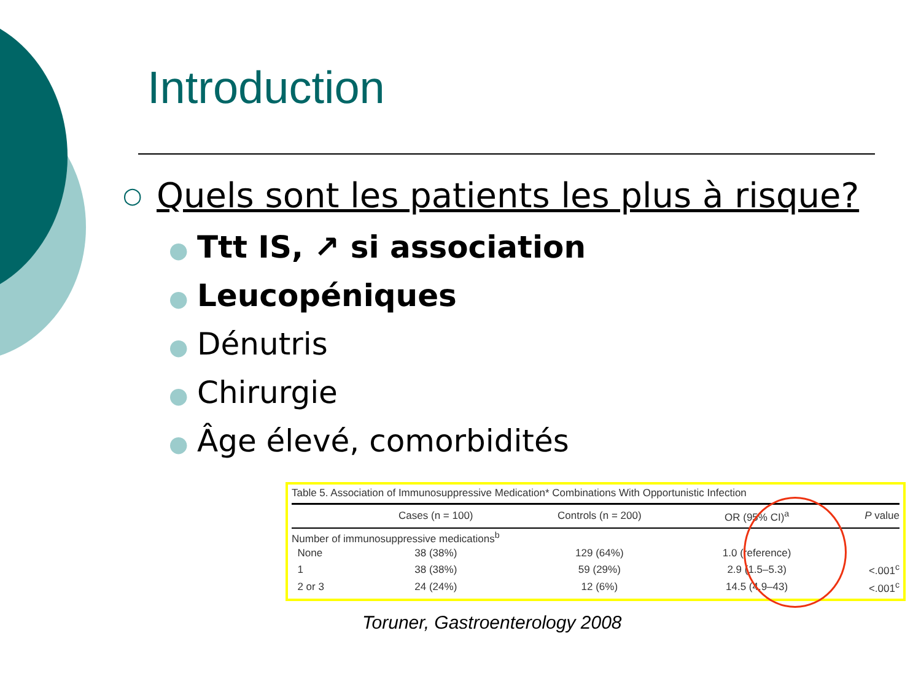Introduction
○ Quels sont les patients les plus à risque?
● Ttt IS, ↗ si association
● Leucopéniques
● Dénutris
● Chirurgie
● Âge élevé, comorbidités
Table 5. Association of Immunosuppressive Medication* Combinations With Opportunistic Infection
| | Cases (n = 100) | Controls (n = 200) | OR (95% CI)<sup>a</sup> | P value |
| --- | --- | --- | --- | --- |
| Number of immunosuppressive medications<sup>b</sup> | | | | |
| None | 38 (38%) | 129 (64%) | 1.0 (reference) | |
| 1 | 38 (38%) | 59 (29%) | 2.9 (1.5–5.3) | <.001<sup>c</sup> |
| 2 or 3 | 24 (24%) | 12 (6%) | 14.5 (4.9–43) | <.001<sup>c</sup> |
Toruner, Gastroenterology 2008